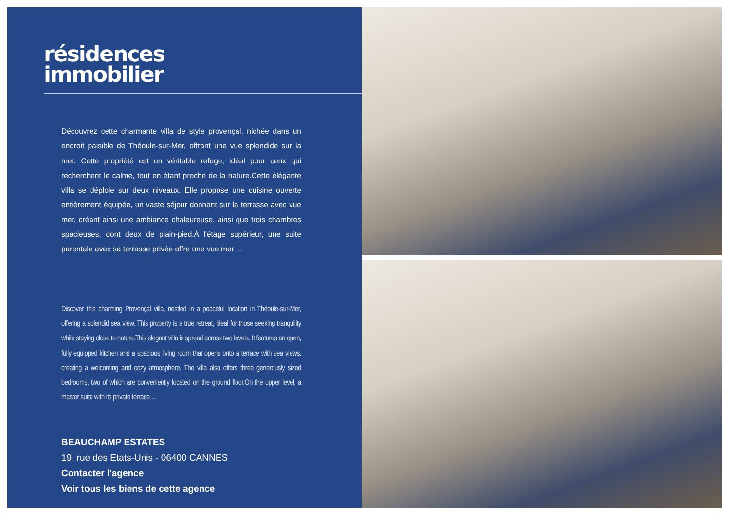résidences
immobilier
Découvrez cette charmante villa de style provençal, nichée dans un endroit paisible de Théoule-sur-Mer, offrant une vue splendide sur la mer. Cette propriété est un véritable refuge, idéal pour ceux qui recherchent le calme, tout en étant proche de la nature.Cette élégante villa se déploie sur deux niveaux. Elle propose une cuisine ouverte entièrement équipée, un vaste séjour donnant sur la terrasse avec vue mer, créant ainsi une ambiance chaleureuse, ainsi que trois chambres spacieuses, dont deux de plain-pied.À l'étage supérieur, une suite parentale avec sa terrasse privée offre une vue mer ...
Discover this charming Provençal villa, nestled in a peaceful location in Théoule-sur-Mer, offering a splendid sea view. This property is a true retreat, ideal for those seeking tranquility while staying close to nature.This elegant villa is spread across two levels. It features an open, fully equipped kitchen and a spacious living room that opens onto a terrace with sea views, creating a welcoming and cozy atmosphere. The villa also offers three generously sized bedrooms, two of which are conveniently located on the ground floor.On the upper level, a master suite with its private terrace ...
BEAUCHAMP ESTATES
19, rue des Etats-Unis - 06400 CANNES
Contacter l'agence
Voir tous les biens de cette agence